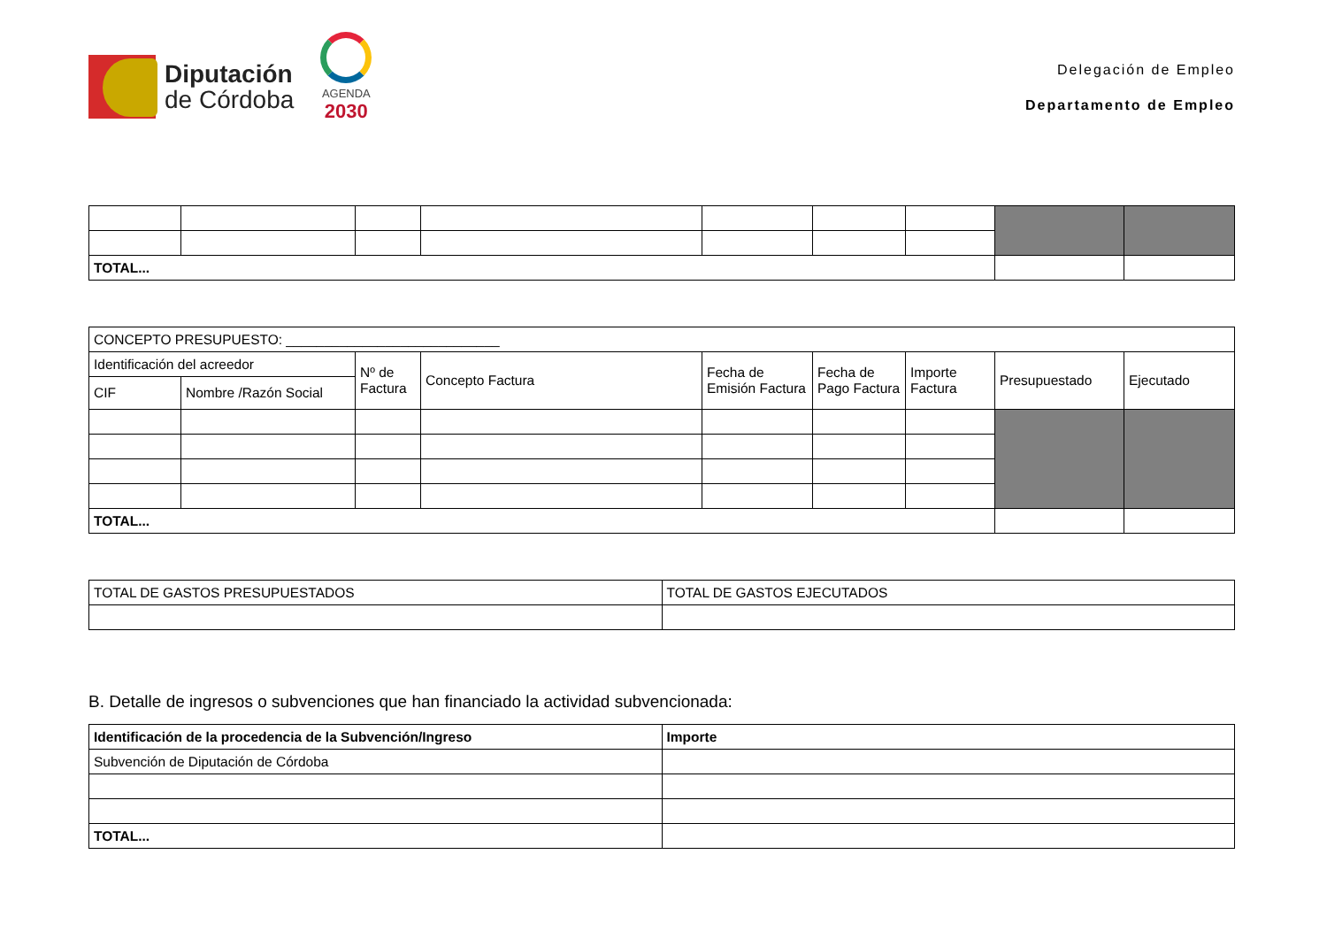Diputación
de Córdoba
AGENDA
2030
Delegación de Empleo
Departamento de Empleo
| TOTAL... | | | | | | | | |
| CONCEPTO PRESUPUESTO: ____________________________ | | | | | | | | |
| Identificación del acreedor | | Nº de Factura | Concepto Factura | Fecha de Emisión Factura | Fecha de Pago Factura | Importe Factura | Presupuestado | Ejecutado |
| CIF | Nombre /Razón Social | | | | | | | |
| TOTAL... | | | | | | | | |
| TOTAL DE GASTOS PRESUPUESTADOS | TOTAL DE GASTOS EJECUTADOS |
B. Detalle de ingresos o subvenciones que han financiado la actividad subvencionada:
| Identificación de la procedencia de la Subvención/Ingreso | Importe |
| --- | --- |
| Subvención de Diputación de Córdoba | |
| TOTAL... | |